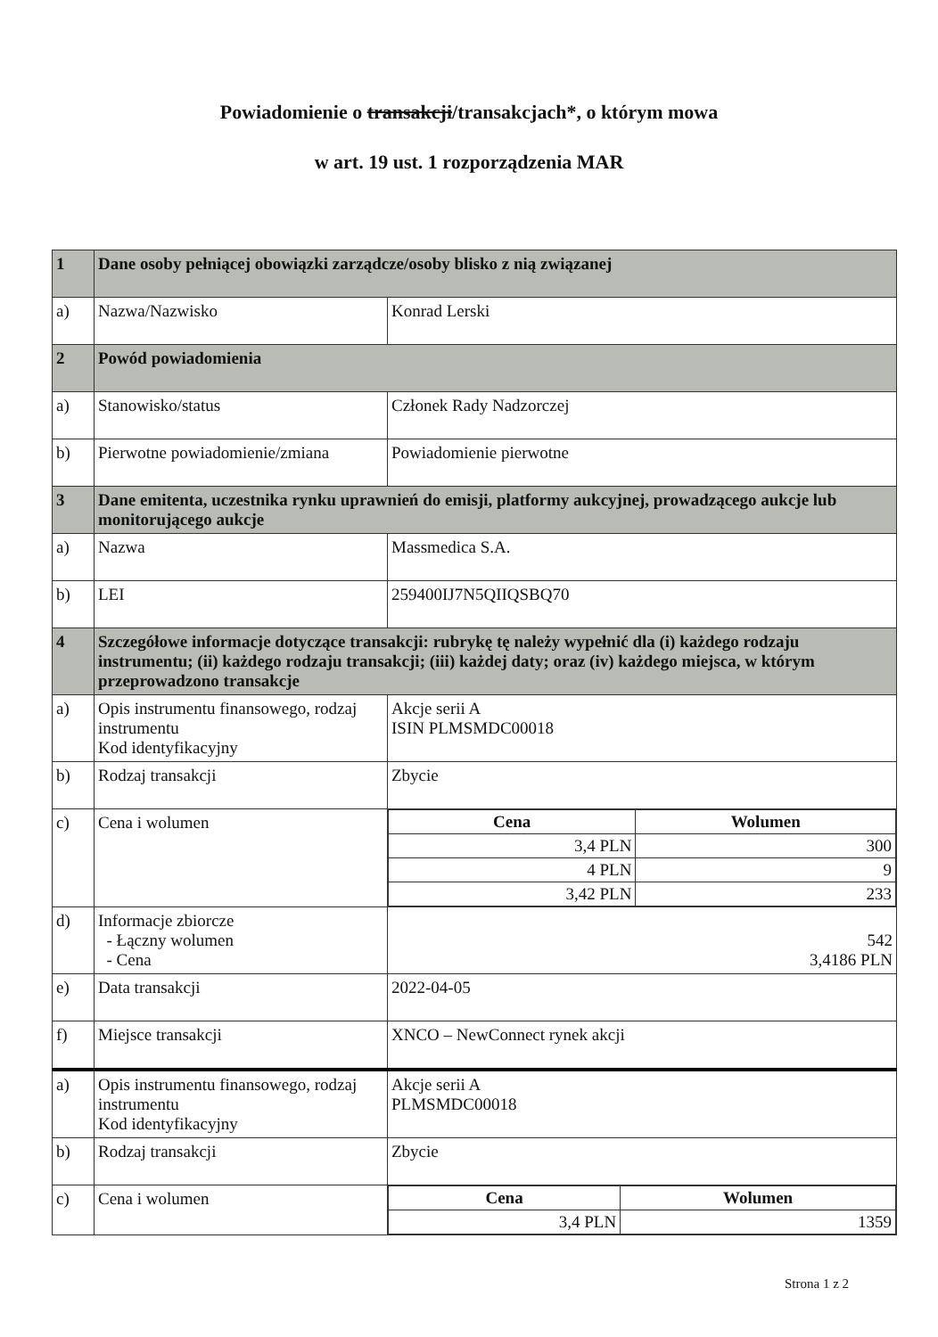Powiadomienie o transakcji/transakcjach*, o którym mowa
w art. 19 ust. 1 rozporządzenia MAR
| 1 | Dane osoby pełniącej obowiązki zarządcze/osoby blisko z nią związanej | |
| a) | Nazwa/Nazwisko | Konrad Lerski |
| 2 | Powód powiadomienia | |
| a) | Stanowisko/status | Członek Rady Nadzorczej |
| b) | Pierwotne powiadomienie/zmiana | Powiadomienie pierwotne |
| 3 | Dane emitenta, uczestnika rynku uprawnień do emisji, platformy aukcyjnej, prowadzącego aukcje lub monitorującego aukcje | |
| a) | Nazwa | Massmedica S.A. |
| b) | LEI | 259400IJ7N5QIIQSBQ70 |
| 4 | Szczegółowe informacje dotyczące transakcji: rubrykę tę należy wypełnić dla (i) każdego rodzaju instrumentu; (ii) każdego rodzaju transakcji; (iii) każdej daty; oraz (iv) każdego miejsca, w którym przeprowadzono transakcje | |
| a) | Opis instrumentu finansowego, rodzaj instrumentu Kod identyfikacyjny | Akcje serii A ISIN PLMSMDC00018 |
| b) | Rodzaj transakcji | Zbycie |
| c) | Cena i wolumen | / Cena / Wolumen / / --- / --- / / 3,4 PLN / 300 / / 4 PLN / 9 / / 3,42 PLN / 233 / |
| d) | Informacje zbiorcze - Łączny wolumen - Cena | 542 3,4186 PLN |
| e) | Data transakcji | 2022-04-05 |
| f) | Miejsce transakcji | XNCO – NewConnect rynek akcji |
| a) | Opis instrumentu finansowego, rodzaj instrumentu Kod identyfikacyjny | Akcje serii A PLMSMDC00018 |
| b) | Rodzaj transakcji | Zbycie |
| c) | Cena i wolumen | / Cena / Wolumen / / --- / --- / / 3,4 PLN / 1359 / |
Strona 1 z 2